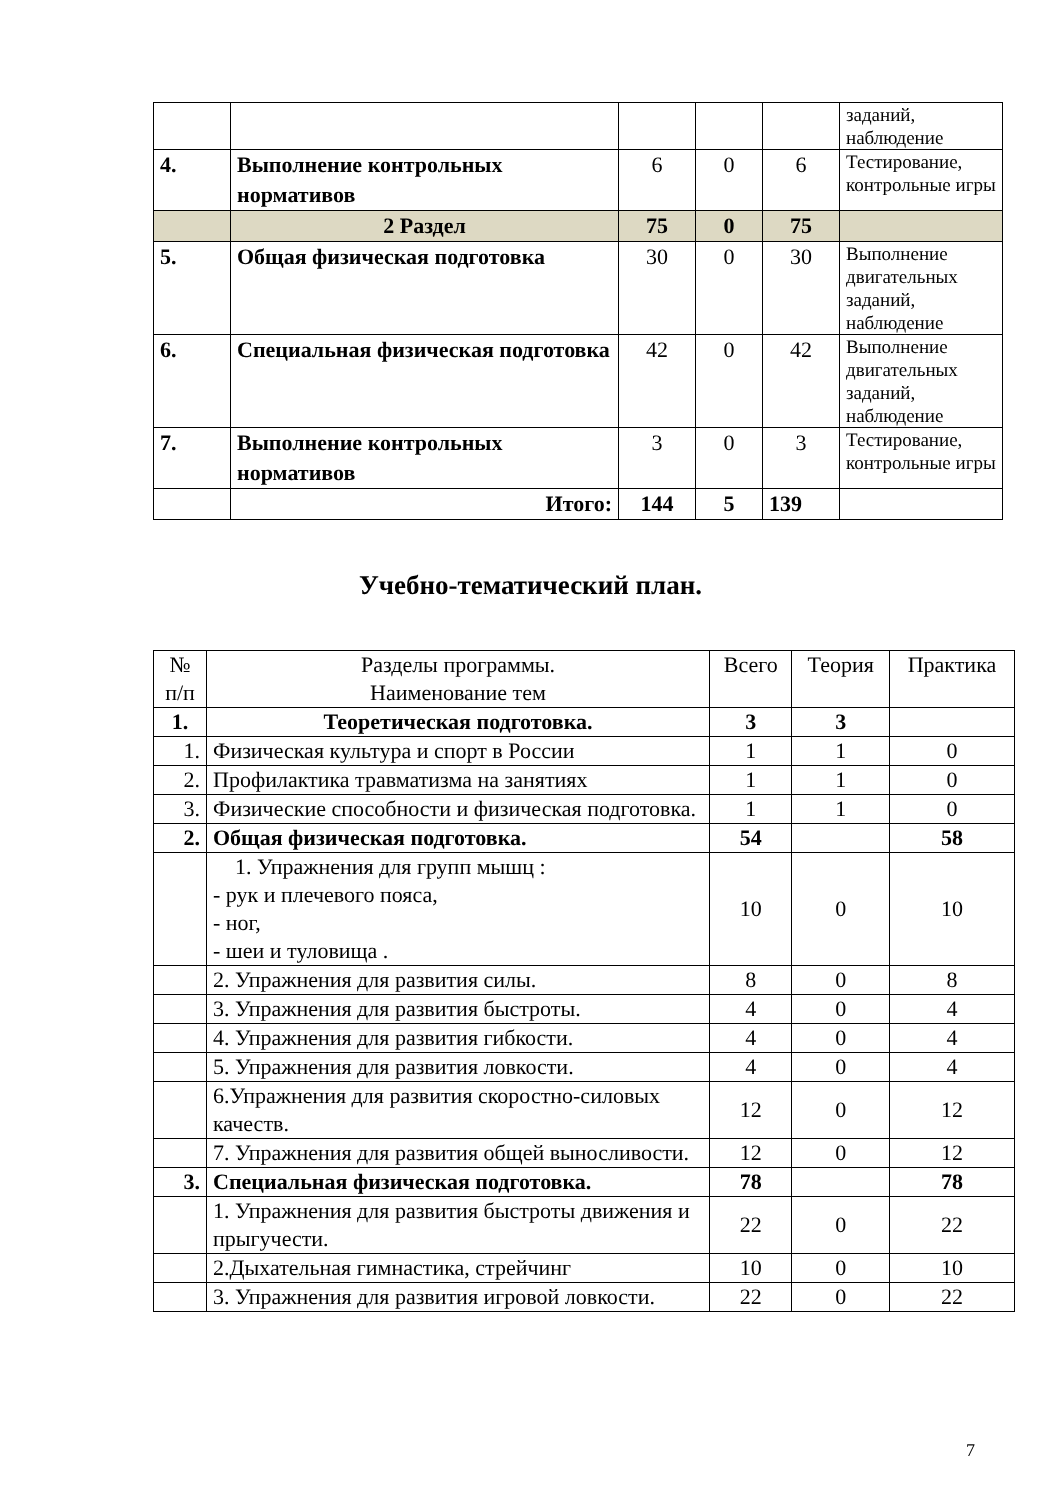| | | | | | заданий, наблюдение |
| 4. | Выполнение контрольных нормативов | 6 | 0 | 6 | Тестирование, контрольные игры |
| | 2 Раздел | 75 | 0 | 75 | |
| 5. | Общая физическая подготовка | 30 | 0 | 30 | Выполнение двигательных заданий, наблюдение |
| 6. | Специальная физическая подготовка | 42 | 0 | 42 | Выполнение двигательных заданий, наблюдение |
| 7. | Выполнение контрольных нормативов | 3 | 0 | 3 | Тестирование, контрольные игры |
| | Итого: | 144 | 5 | 139 | |
Учебно-тематический план.
| № п/п | Разделы программы. Наименование тем | Всего | Теория | Практика |
| --- | --- | --- | --- | --- |
| 1. | Теоретическая подготовка. | 3 | 3 | |
| 1. | Физическая культура и спорт в России | 1 | 1 | 0 |
| 2. | Профилактика травматизма на занятиях | 1 | 1 | 0 |
| 3. | Физические способности и физическая подготовка. | 1 | 1 | 0 |
| 2. | Общая физическая подготовка. | 54 | | 58 |
| | 1. Упражнения для групп мышц : - рук и плечевого пояса, - ног, - шеи и туловища . | 10 | 0 | 10 |
| | 2. Упражнения для развития силы. | 8 | 0 | 8 |
| | 3. Упражнения для развития быстроты. | 4 | 0 | 4 |
| | 4. Упражнения для развития гибкости. | 4 | 0 | 4 |
| | 5. Упражнения для развития ловкости. | 4 | 0 | 4 |
| | 6.Упражнения для развития скоростно-силовых качеств. | 12 | 0 | 12 |
| | 7. Упражнения для развития общей выносливости. | 12 | 0 | 12 |
| 3. | Специальная физическая подготовка. | 78 | | 78 |
| | 1. Упражнения для развития быстроты движения и прыгучести. | 22 | 0 | 22 |
| | 2.Дыхательная гимнастика, стрейчинг | 10 | 0 | 10 |
| | 3. Упражнения для развития игровой ловкости. | 22 | 0 | 22 |
7